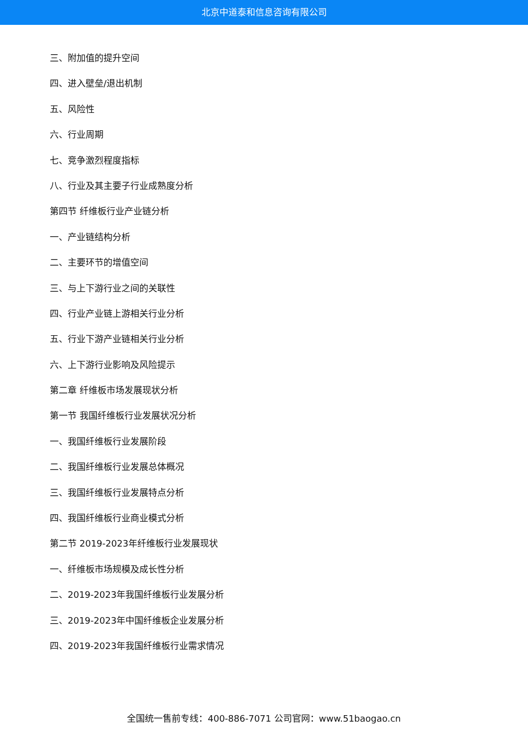北京中道泰和信息咨询有限公司
三、附加值的提升空间
四、进入壁垒/退出机制
五、风险性
六、行业周期
七、竞争激烈程度指标
八、行业及其主要子行业成熟度分析
第四节 纤维板行业产业链分析
一、产业链结构分析
二、主要环节的增值空间
三、与上下游行业之间的关联性
四、行业产业链上游相关行业分析
五、行业下游产业链相关行业分析
六、上下游行业影响及风险提示
第二章 纤维板市场发展现状分析
第一节 我国纤维板行业发展状况分析
一、我国纤维板行业发展阶段
二、我国纤维板行业发展总体概况
三、我国纤维板行业发展特点分析
四、我国纤维板行业商业模式分析
第二节 2019-2023年纤维板行业发展现状
一、纤维板市场规模及成长性分析
二、2019-2023年我国纤维板行业发展分析
三、2019-2023年中国纤维板企业发展分析
四、2019-2023年我国纤维板行业需求情况
全国统一售前专线：400-886-7071 公司官网：www.51baogao.cn